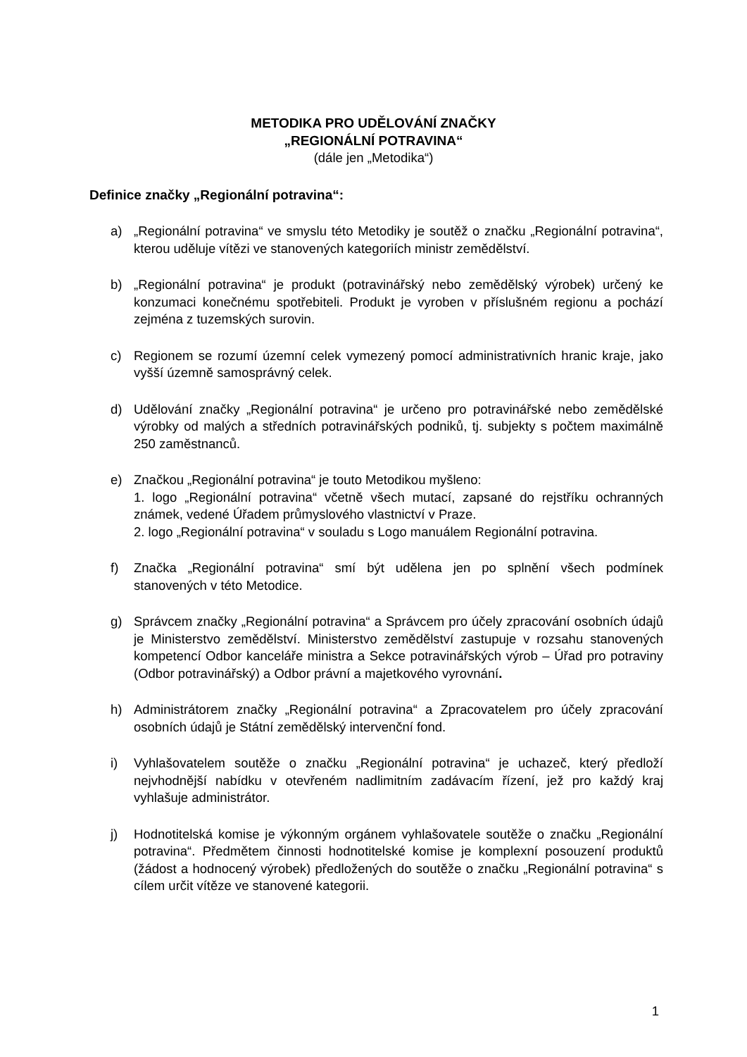METODIKA PRO UDĚLOVÁNÍ ZNAČKY
„REGIONÁLNÍ POTRAVINA“(dále jen „Metodika“)
Definice značky „Regionální potravina“:
a) „Regionální potravina“ ve smyslu této Metodiky je soutěž o značku „Regionální potravina“, kterou uděluje vítězi ve stanovených kategoriích ministr zemědělství.
b) „Regionální potravina“ je produkt (potravinářský nebo zemědělský výrobek) určený ke konzumaci konečnému spotřebiteli. Produkt je vyroben v příslušném regionu a pochází zejména z tuzemských surovin.
c) Regionem se rozumí územní celek vymezený pomocí administrativních hranic kraje, jako vyšší územně samosprávný celek.
d) Udělování značky „Regionální potravina“ je určeno pro potravinářské nebo zemědělské výrobky od malých a středních potravinářských podniků, tj. subjekty s počtem maximálně 250 zaměstnanců.
e) Značkou „Regionální potravina“ je touto Metodikou myšleno:
1. logo „Regionální potravina“ včetně všech mutací, zapsané do rejstříku ochranných známek, vedené Úřadem průmyslového vlastnictví v Praze.
2. logo „Regionální potravina“ v souladu s Logo manuálem Regionální potravina.
f) Značka „Regionální potravina“ smí být udělena jen po splnění všech podmínek stanovených v této Metodice.
g) Správcem značky „Regionální potravina“ a Správcem pro účely zpracování osobních údajů je Ministerstvo zemědělství. Ministerstvo zemědělství zastupuje v rozsahu stanovených kompetencí Odbor kanceláře ministra a Sekce potravinářských výrob – Úřad pro potraviny (Odbor potravinářský) a Odbor právní a majetkového vyrovnání.
h) Administrátorem značky „Regionální potravina“ a Zpracovatelem pro účely zpracování osobních údajů je Státní zemědělský intervenční fond.
i) Vyhlašovatelem soutěže o značku „Regionální potravina“ je uchazeč, který předloží nejvhodnější nabídku v otevřeném nadlimitním zadávacím řízení, jež pro každý kraj vyhlašuje administrátor.
j) Hodnotitelská komise je výkonným orgánem vyhlašovatele soutěže o značku „Regionální potravina“. Předmětem činnosti hodnotitelské komise je komplexní posouzení produktů (žádost a hodnocený výrobek) předložených do soutěže o značku „Regionální potravina“ s cílem určit vítěze ve stanovené kategorii.
1